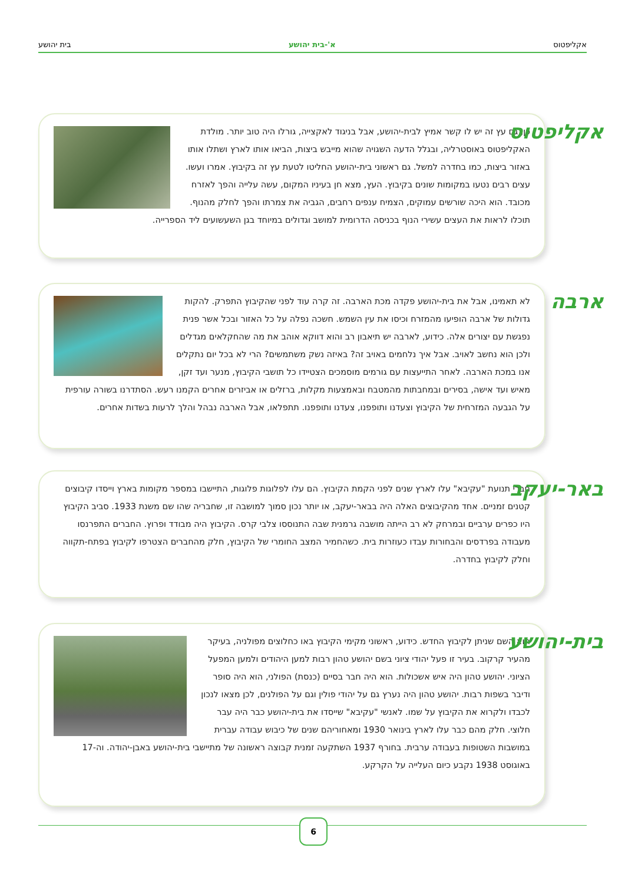אקליפטוס א'-בית יהושע בית יהושע
אקליפטוס
כן, גם עץ זה יש לו קשר אמיץ לבית-יהושע, אבל בניגוד לאקצייה, גורלו היה טוב יותר. מולדת האקליפטוס באוסטרליה, ובגלל הדעה השגויה שהוא מייבש ביצות, הביאו אותו לארץ ושתלו אותו באזור ביצות, כמו בחדרה למשל. גם ראשוני בית-יהושע החליטו לטעת עץ זה בקיבוץ. אמרו ועשו. עצים רבים נטעו במקומות שונים בקיבוץ. העץ, מצא חן בעיניו המקום, עשה עלייה והפך לאזרח מכובד. הוא היכה שורשים עמוקים, הצמיח ענפים רחבים, הגביה את צמרתו והפך לחלק מהנוף. תוכלו לראות את העצים עשירי הנוף בכניסה הדרומית למושב וגדולים במיוחד בגן השעשועים ליד הספרייה.
ארבה
לא תאמינו, אבל את בית-יהושע פקדה מכת הארבה. זה קרה עוד לפני שהקיבוץ התפרק. להקות גדולות של ארבה הופיעו מהמזרח וכיסו את עין השמש. חשכה נפלה על כל האזור ובכל אשר פנית נפגשת עם יצורים אלה. כידוע, לארבה יש תיאבון רב והוא דווקא אוהב את מה שהחקלאים מגדלים ולכן הוא נחשב לאויב. אבל איך נלחמים באויב זה? באיזה נשק משתמשים? הרי לא בכל יום נתקלים אנו במכת הארבה. לאחר התייעצות עם גורמים מוסמכים הצטיידו כל תושבי הקיבוץ, מנער ועד זקן, מאיש ועד אישה, בסירים ובמחבתות מהמטבח ובאמצעות מקלות, ברזלים או אביזרים אחרים הקמנו רעש. הסתדרנו בשורה עורפית על הגבעה המזרחית של הקיבוץ וצעדנו ותופפנו, צעדנו ותופפנו. תתפלאו, אבל הארבה נבהל והלך לרעות בשדות אחרים.
באר-יעקב
חברי תנועת "עקיבא" עלו לארץ שנים לפני הקמת הקיבוץ. הם עלו לפלוגות פלוגות, התיישבו במספר מקומות בארץ וייסדו קיבוצים קטנים זמניים. אחד מהקיבוצים האלה היה בבאר-יעקב, או יותר נכון סמוך למושבה זו, שחבריה שהו שם משנת 1933. סביב הקיבוץ היו כפרים ערביים ובמרחק לא רב הייתה מושבה גרמנית שבה התנוססו צלבי קרס. הקיבוץ היה מבודד ופרוץ. החברים התפרנסו מעבודה בפרדסים והבחורות עבדו כעוזרות בית. כשהחמיר המצב החומרי של הקיבוץ, חלק מהחברים הצטרפו לקיבוץ בפתח-תקווה וחלק לקיבוץ בחדרה.
בית-יהושע
הוא השם שניתן לקיבוץ החדש. כידוע, ראשוני מקימי הקיבוץ באו כחלוצים מפולניה, בעיקר מהעיר קרקוב. בעיר זו פעל יהודי ציוני בשם יהושע טהון רבות למען היהודים ולמען המפעל הציוני. יהושע טהון היה איש אשכולות. הוא היה חבר בסיים (כנסת) הפולני, הוא היה סופר ודיבר בשפות רבות. יהושע טהון היה נערץ גם על יהודי פולין וגם על הפולנים, לכן מצאו לנכון לכבדו ולקרוא את הקיבוץ על שמו. לאנשי "עקיבא" שייסדו את בית-יהושע כבר היה עבר חלוצי. חלק מהם כבר עלו לארץ בינואר 1930 ומאחוריהם שנים של כיבוש עבודה עברית במושבות השטופות בעבודה ערבית. בחורף 1937 השתקעה זמנית קבוצה ראשונה של מתיישבי בית-יהושע באבן-יהודה. וה-17 באוגוסט 1938 נקבע כיום העלייה על הקרקע.
6